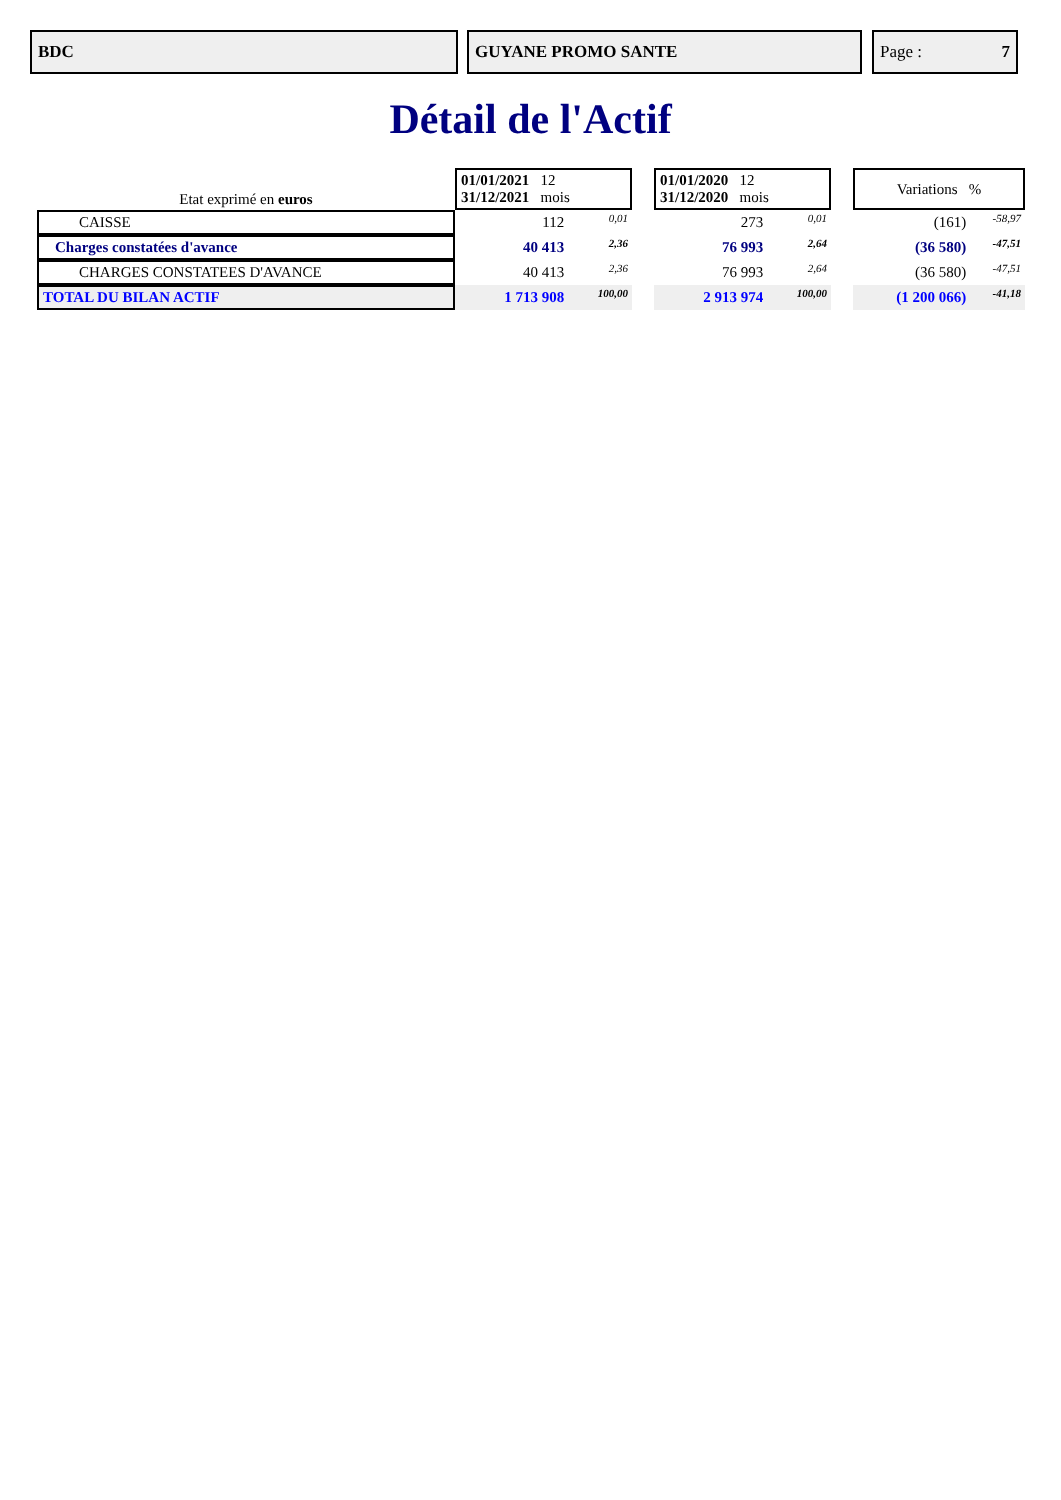BDC GUYANE PROMO SANTE Page : 7
Détail de l'Actif
| Etat exprimé en euros | 01/01/2021 12 31/12/2021 mois | | | 01/01/2020 12 31/12/2020 mois | | | Variations % | |
| CAISSE | 112 | 0,01 | | 273 | 0,01 | | (161) | -58,97 |
| Charges constatées d'avance | 40 413 | 2,36 | | 76 993 | 2,64 | | (36 580) | -47,51 |
| CHARGES CONSTATEES D'AVANCE | 40 413 | 2,36 | | 76 993 | 2,64 | | (36 580) | -47,51 |
| TOTAL DU BILAN ACTIF | 1 713 908 | 100,00 | | 2 913 974 | 100,00 | | (1 200 066) | -41,18 |